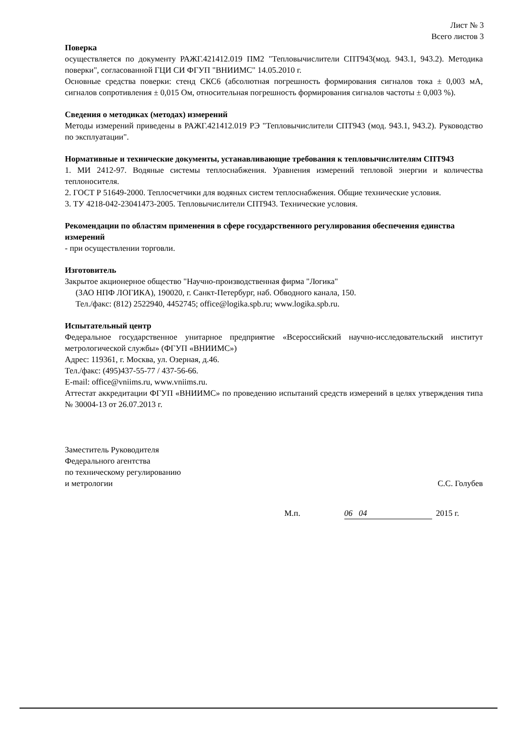Лист № 3
Всего листов 3
Поверка
осуществляется по документу РАЖГ.421412.019 ПМ2 "Тепловычислители СПТ943(мод. 943.1, 943.2). Методика поверки", согласованной ГЦИ СИ ФГУП "ВНИИМС" 14.05.2010 г.
Основные средства поверки: стенд СКС6 (абсолютная погрешность формирования сигналов тока ± 0,003 мА, сигналов сопротивления ± 0,015 Ом, относительная погрешность формирования сигналов частоты ± 0,003 %).
Сведения о методиках (методах) измерений
Методы измерений приведены в РАЖГ.421412.019 РЭ "Тепловычислители СПТ943 (мод. 943.1, 943.2). Руководство по эксплуатации".
Нормативные и технические документы, устанавливающие требования к тепловычислителям СПТ943
1. МИ 2412-97. Водяные системы теплоснабжения. Уравнения измерений тепловой энергии и количества теплоносителя.
2. ГОСТ Р 51649-2000. Теплосчетчики для водяных систем теплоснабжения. Общие технические условия.
3. ТУ 4218-042-23041473-2005. Тепловычислители СПТ943. Технические условия.
Рекомендации по областям применения в сфере государственного регулирования обеспечения единства измерений
- при осуществлении торговли.
Изготовитель
Закрытое акционерное общество "Научно-производственная фирма "Логика"
(ЗАО НПФ ЛОГИКА), 190020, г. Санкт-Петербург, наб. Обводного канала, 150.
Тел./факс: (812) 2522940, 4452745; office@logika.spb.ru; www.logika.spb.ru.
Испытательный центр
Федеральное государственное унитарное предприятие «Всероссийский научно-исследовательский институт метрологической службы» (ФГУП «ВНИИМС»)
Адрес: 119361, г. Москва, ул. Озерная, д.46.
Тел./факс: (495)437-55-77 / 437-56-66.
E-mail: office@vniims.ru, www.vniims.ru.
Аттестат аккредитации ФГУП «ВНИИМС» по проведению испытаний средств измерений в целях утверждения типа № 30004-13 от 26.07.2013 г.
Заместитель Руководителя
Федерального агентства
по техническому регулированию
и метрологии
С.С. Голубев
М.п. 06 04 2015 г.